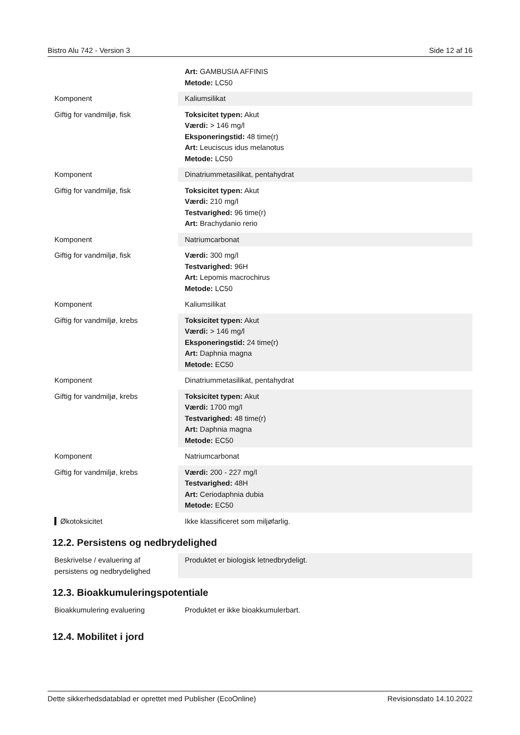Bistro Alu 742 - Version 3 Side 12 af 16
| | Art: GAMBUSIA AFFINIS Metode: LC50 |
| Komponent | Kaliumsilikat |
| Giftig for vandmiljø, fisk | Toksicitet typen: Akut Værdi: > 146 mg/l Eksponeringstid: 48 time(r) Art: Leuciscus idus melanotus Metode: LC50 |
| Komponent | Dinatriummetasilikat, pentahydrat |
| Giftig for vandmiljø, fisk | Toksicitet typen: Akut Værdi: 210 mg/l Testvarighed: 96 time(r) Art: Brachydanio rerio |
| Komponent | Natriumcarbonat |
| Giftig for vandmiljø, fisk | Værdi: 300 mg/l Testvarighed: 96H Art: Lepomis macrochirus Metode: LC50 |
| Komponent | Kaliumsilikat |
| Giftig for vandmiljø, krebs | Toksicitet typen: Akut Værdi: > 146 mg/l Eksponeringstid: 24 time(r) Art: Daphnia magna Metode: EC50 |
| Komponent | Dinatriummetasilikat, pentahydrat |
| Giftig for vandmiljø, krebs | Toksicitet typen: Akut Værdi: 1700 mg/l Testvarighed: 48 time(r) Art: Daphnia magna Metode: EC50 |
| Komponent | Natriumcarbonat |
| Giftig for vandmiljø, krebs | Værdi: 200 - 227 mg/l Testvarighed: 48H Art: Ceriodaphnia dubia Metode: EC50 |
| Økotoksicitet | Ikke klassificeret som miljøfarlig. |
12.2. Persistens og nedbrydelighed
| Beskrivelse / evaluering af persistens og nedbrydelighed | Produktet er biologisk letnedbrydeligt. |
12.3. Bioakkumuleringspotentiale
| Bioakkumulering evaluering | Produktet er ikke bioakkumulerbart. |
12.4. Mobilitet i jord
Dette sikkerhedsdatablad er oprettet med Publisher (EcoOnline) Revisionsdato 14.10.2022